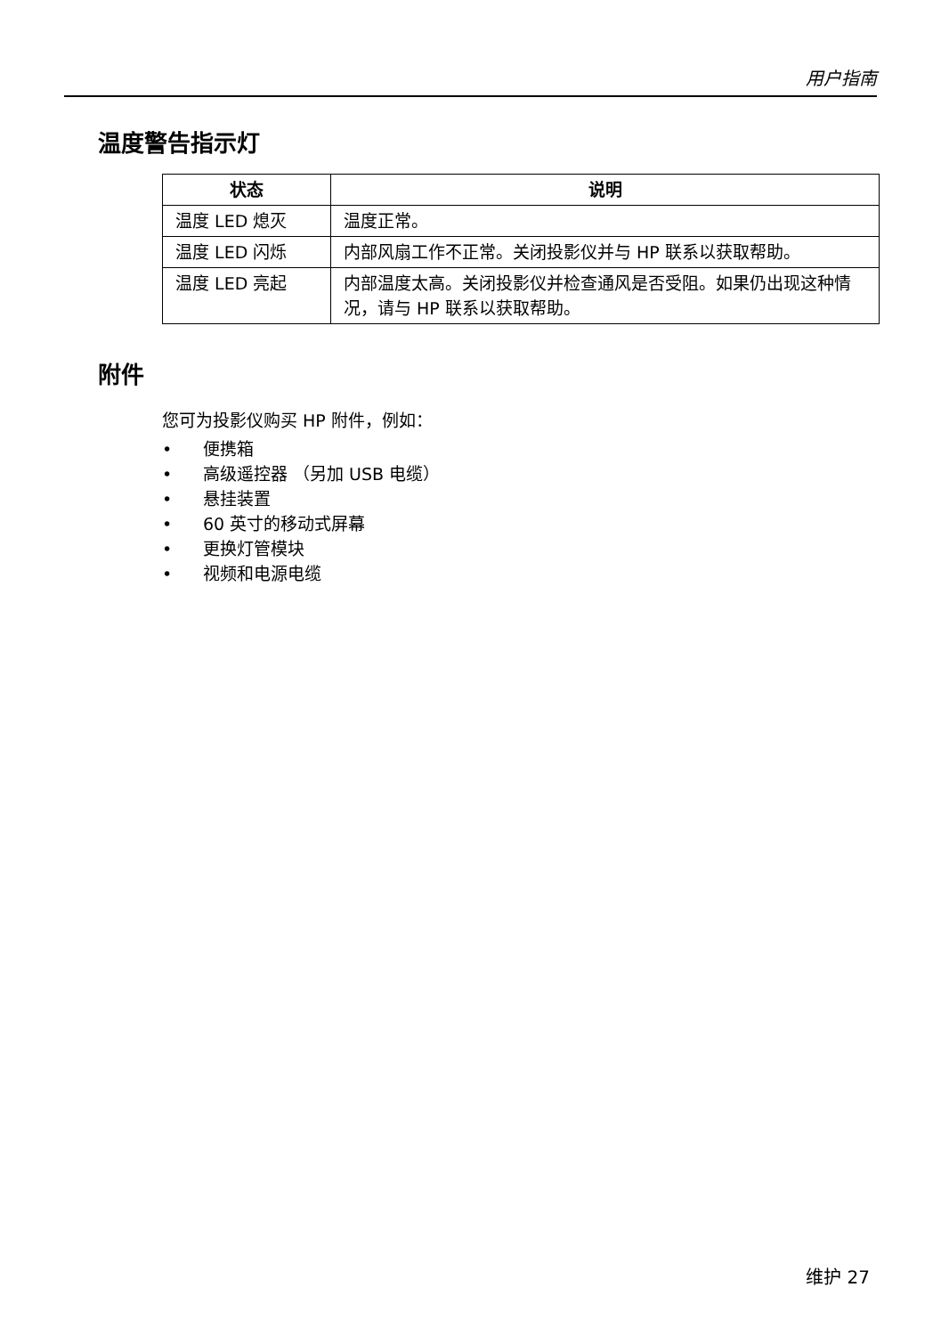用户指南
温度警告指示灯
| 状态 | 说明 |
| --- | --- |
| 温度 LED 熄灭 | 温度正常。 |
| 温度 LED 闪烁 | 内部风扇工作不正常。关闭投影仪并与 HP 联系以获取帮助。 |
| 温度 LED 亮起 | 内部温度太高。关闭投影仪并检查通风是否受阻。如果仍出现这种情况，请与 HP 联系以获取帮助。 |
附件
您可为投影仪购买 HP 附件，例如：
• 便携箱
• 高级遥控器 （另加 USB 电缆）
• 悬挂装置
• 60 英寸的移动式屏幕
• 更换灯管模块
• 视频和电源电缆
维护 27